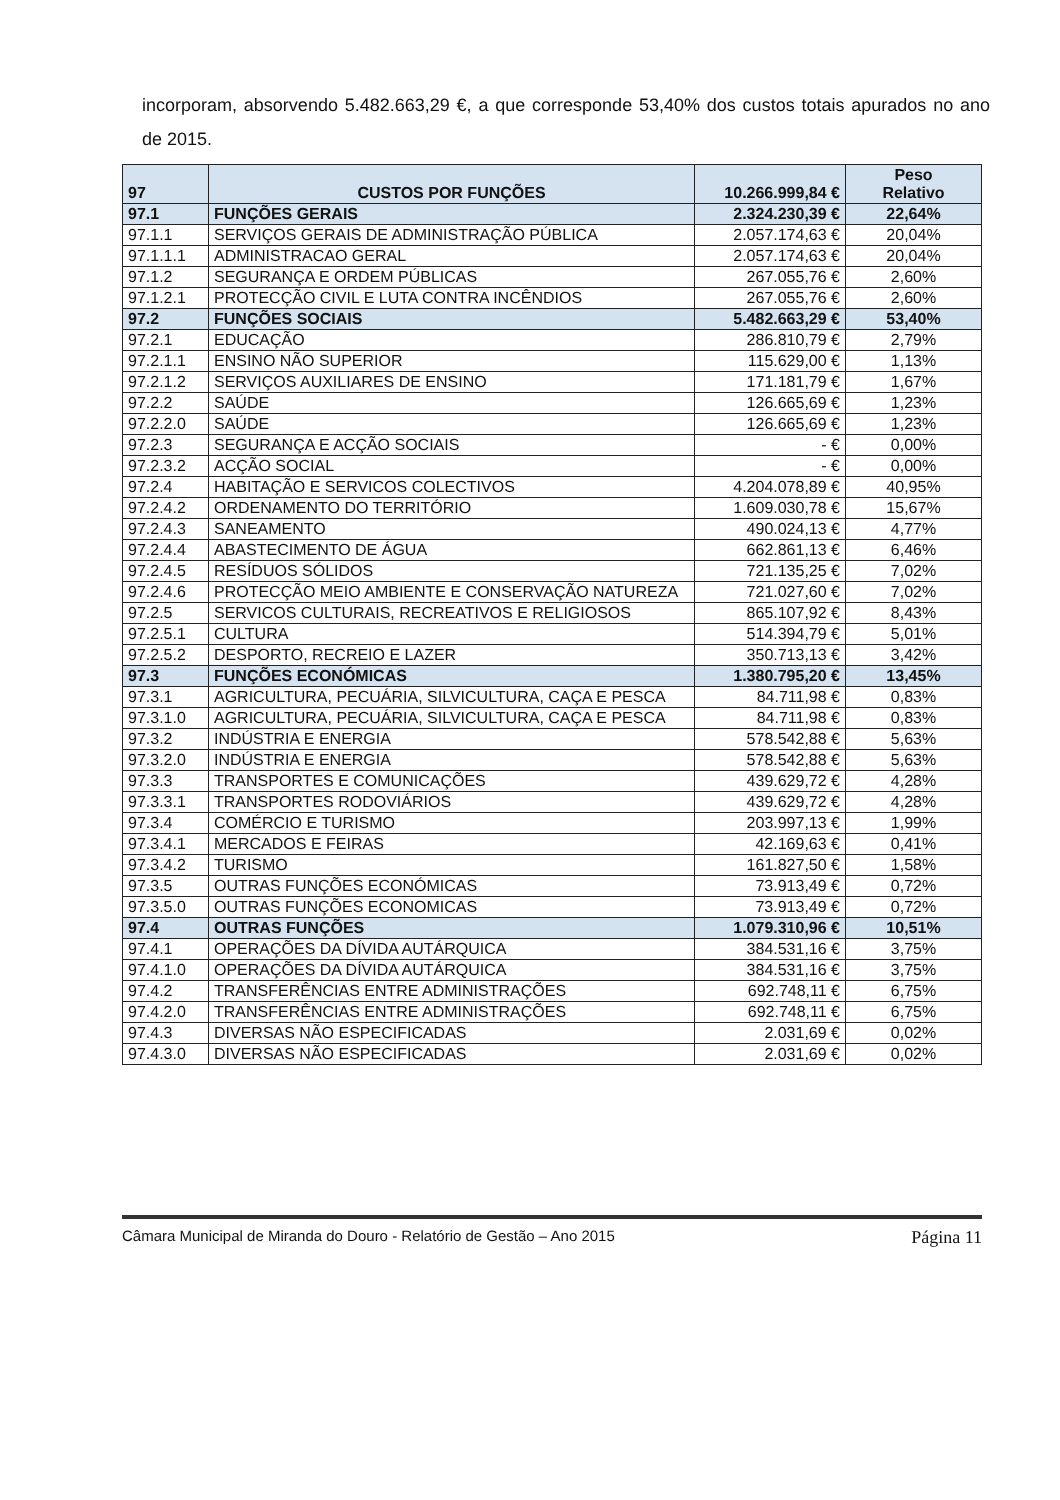incorporam, absorvendo 5.482.663,29 €, a que corresponde 53,40% dos custos totais apurados no ano de 2015.
| 97 | CUSTOS POR FUNÇÕES | 10.266.999,84 € | Peso Relativo |
| --- | --- | --- | --- |
| 97.1 | FUNÇÕES GERAIS | 2.324.230,39 € | 22,64% |
| 97.1.1 | SERVIÇOS GERAIS DE ADMINISTRAÇÃO PÚBLICA | 2.057.174,63 € | 20,04% |
| 97.1.1.1 | ADMINISTRACAO GERAL | 2.057.174,63 € | 20,04% |
| 97.1.2 | SEGURANÇA E ORDEM PÚBLICAS | 267.055,76 € | 2,60% |
| 97.1.2.1 | PROTECÇÃO CIVIL E LUTA CONTRA INCÊNDIOS | 267.055,76 € | 2,60% |
| 97.2 | FUNÇÕES SOCIAIS | 5.482.663,29 € | 53,40% |
| 97.2.1 | EDUCAÇÃO | 286.810,79 € | 2,79% |
| 97.2.1.1 | ENSINO NÃO SUPERIOR | 115.629,00 € | 1,13% |
| 97.2.1.2 | SERVIÇOS AUXILIARES DE ENSINO | 171.181,79 € | 1,67% |
| 97.2.2 | SAÚDE | 126.665,69 € | 1,23% |
| 97.2.2.0 | SAÚDE | 126.665,69 € | 1,23% |
| 97.2.3 | SEGURANÇA E ACÇÃO SOCIAIS | - € | 0,00% |
| 97.2.3.2 | ACÇÃO SOCIAL | - € | 0,00% |
| 97.2.4 | HABITAÇÃO E SERVICOS COLECTIVOS | 4.204.078,89 € | 40,95% |
| 97.2.4.2 | ORDENAMENTO DO TERRITÓRIO | 1.609.030,78 € | 15,67% |
| 97.2.4.3 | SANEAMENTO | 490.024,13 € | 4,77% |
| 97.2.4.4 | ABASTECIMENTO DE ÁGUA | 662.861,13 € | 6,46% |
| 97.2.4.5 | RESÍDUOS SÓLIDOS | 721.135,25 € | 7,02% |
| 97.2.4.6 | PROTECÇÃO MEIO AMBIENTE E CONSERVAÇÃO NATUREZA | 721.027,60 € | 7,02% |
| 97.2.5 | SERVICOS CULTURAIS, RECREATIVOS E RELIGIOSOS | 865.107,92 € | 8,43% |
| 97.2.5.1 | CULTURA | 514.394,79 € | 5,01% |
| 97.2.5.2 | DESPORTO, RECREIO E LAZER | 350.713,13 € | 3,42% |
| 97.3 | FUNÇÕES ECONÓMICAS | 1.380.795,20 € | 13,45% |
| 97.3.1 | AGRICULTURA, PECUÁRIA, SILVICULTURA, CAÇA E PESCA | 84.711,98 € | 0,83% |
| 97.3.1.0 | AGRICULTURA, PECUÁRIA, SILVICULTURA, CAÇA E PESCA | 84.711,98 € | 0,83% |
| 97.3.2 | INDÚSTRIA E ENERGIA | 578.542,88 € | 5,63% |
| 97.3.2.0 | INDÚSTRIA E ENERGIA | 578.542,88 € | 5,63% |
| 97.3.3 | TRANSPORTES E COMUNICAÇÕES | 439.629,72 € | 4,28% |
| 97.3.3.1 | TRANSPORTES RODOVIÁRIOS | 439.629,72 € | 4,28% |
| 97.3.4 | COMÉRCIO E TURISMO | 203.997,13 € | 1,99% |
| 97.3.4.1 | MERCADOS E FEIRAS | 42.169,63 € | 0,41% |
| 97.3.4.2 | TURISMO | 161.827,50 € | 1,58% |
| 97.3.5 | OUTRAS FUNÇÕES ECONÓMICAS | 73.913,49 € | 0,72% |
| 97.3.5.0 | OUTRAS FUNÇÕES ECONOMICAS | 73.913,49 € | 0,72% |
| 97.4 | OUTRAS FUNÇÕES | 1.079.310,96 € | 10,51% |
| 97.4.1 | OPERAÇÕES DA DÍVIDA AUTÁRQUICA | 384.531,16 € | 3,75% |
| 97.4.1.0 | OPERAÇÕES DA DÍVIDA AUTÁRQUICA | 384.531,16 € | 3,75% |
| 97.4.2 | TRANSFERÊNCIAS ENTRE ADMINISTRAÇÕES | 692.748,11 € | 6,75% |
| 97.4.2.0 | TRANSFERÊNCIAS ENTRE ADMINISTRAÇÕES | 692.748,11 € | 6,75% |
| 97.4.3 | DIVERSAS NÃO ESPECIFICADAS | 2.031,69 € | 0,02% |
| 97.4.3.0 | DIVERSAS NÃO ESPECIFICADAS | 2.031,69 € | 0,02% |
Câmara Municipal de Miranda do Douro - Relatório de Gestão – Ano 2015 Página 11